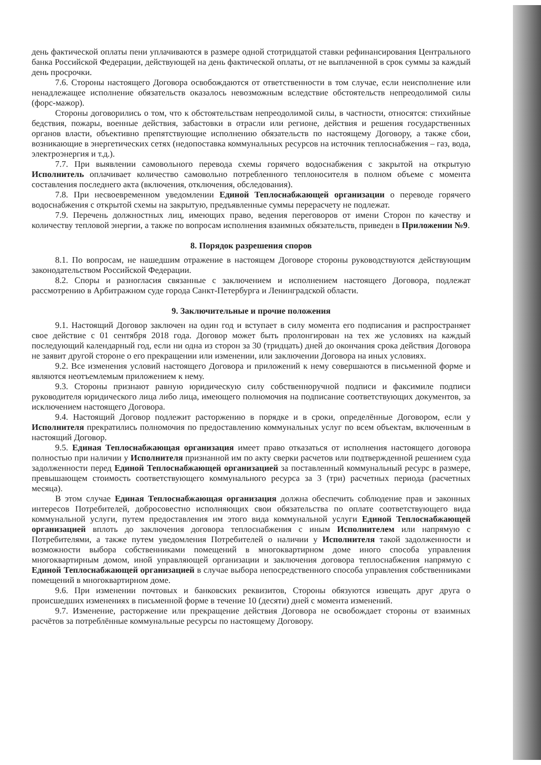день фактической оплаты пени уплачиваются в размере одной стотридцатой ставки рефинансирования Центрального банка Российской Федерации, действующей на день фактической оплаты, от не выплаченной в срок суммы за каждый день просрочки.
7.6. Стороны настоящего Договора освобождаются от ответственности в том случае, если неисполнение или ненадлежащее исполнение обязательств оказалось невозможным вследствие обстоятельств непреодолимой силы (форс-мажор).
Стороны договорились о том, что к обстоятельствам непреодолимой силы, в частности, относятся: стихийные бедствия, пожары, военные действия, забастовки в отрасли или регионе, действия и решения государственных органов власти, объективно препятствующие исполнению обязательств по настоящему Договору, а также сбои, возникающие в энергетических сетях (недопоставка коммунальных ресурсов на источник теплоснабжения – газ, вода, электроэнергия и т.д.).
7.7. При выявлении самовольного перевода схемы горячего водоснабжения с закрытой на открытую Исполнитель оплачивает количество самовольно потребленного теплоносителя в полном объеме с момента составления последнего акта (включения, отключения, обследования).
7.8. При несвоевременном уведомлении Единой Теплоснабжающей организации о переводе горячего водоснабжения с открытой схемы на закрытую, предъявленные суммы перерасчету не подлежат.
7.9. Перечень должностных лиц, имеющих право, ведения переговоров от имени Сторон по качеству и количеству тепловой энергии, а также по вопросам исполнения взаимных обязательств, приведен в Приложении №9.
8. Порядок разрешения споров
8.1. По вопросам, не нашедшим отражение в настоящем Договоре стороны руководствуются действующим законодательством Российской Федерации.
8.2. Споры и разногласия связанные с заключением и исполнением настоящего Договора, подлежат рассмотрению в Арбитражном суде города Санкт-Петербурга и Ленинградской области.
9. Заключительные и прочие положения
9.1. Настоящий Договор заключен на один год и вступает в силу момента его подписания и распространяет свое действие с 01 сентября 2018 года. Договор может быть пролонгирован на тех же условиях на каждый последующий календарный год, если ни одна из сторон за 30 (тридцать) дней до окончания срока действия Договора не заявит другой стороне о его прекращении или изменении, или заключении Договора на иных условиях.
9.2. Все изменения условий настоящего Договора и приложений к нему совершаются в письменной форме и являются неотъемлемым приложением к нему.
9.3. Стороны признают равную юридическую силу собственноручной подписи и факсимиле подписи руководителя юридического лица либо лица, имеющего полномочия на подписание соответствующих документов, за исключением настоящего Договора.
9.4. Настоящий Договор подлежит расторжению в порядке и в сроки, определённые Договором, если у Исполнителя прекратились полномочия по предоставлению коммунальных услуг по всем объектам, включенным в настоящий Договор.
9.5. Единая Теплоснабжающая организация имеет право отказаться от исполнения настоящего договора полностью при наличии у Исполнителя признанной им по акту сверки расчетов или подтвержденной решением суда задолженности перед Единой Теплоснабжающей организацией за поставленный коммунальный ресурс в размере, превышающем стоимость соответствующего коммунального ресурса за 3 (три) расчетных периода (расчетных месяца).
В этом случае Единая Теплоснабжающая организация должна обеспечить соблюдение прав и законных интересов Потребителей, добросовестно исполняющих свои обязательства по оплате соответствующего вида коммунальной услуги, путем предоставления им этого вида коммунальной услуги Единой Теплоснабжающей организацией вплоть до заключения договора теплоснабжения с иным Исполнителем или напрямую с Потребителями, а также путем уведомления Потребителей о наличии у Исполнителя такой задолженности и возможности выбора собственниками помещений в многоквартирном доме иного способа управления многоквартирным домом, иной управляющей организации и заключения договора теплоснабжения напрямую с Единой Теплоснабжающей организацией в случае выбора непосредственного способа управления собственниками помещений в многоквартирном доме.
9.6. При изменении почтовых и банковских реквизитов, Стороны обязуются извещать друг друга о происшедших изменениях в письменной форме в течение 10 (десяти) дней с момента изменений.
9.7. Изменение, расторжение или прекращение действия Договора не освобождает стороны от взаимных расчётов за потреблённые коммунальные ресурсы по настоящему Договору.